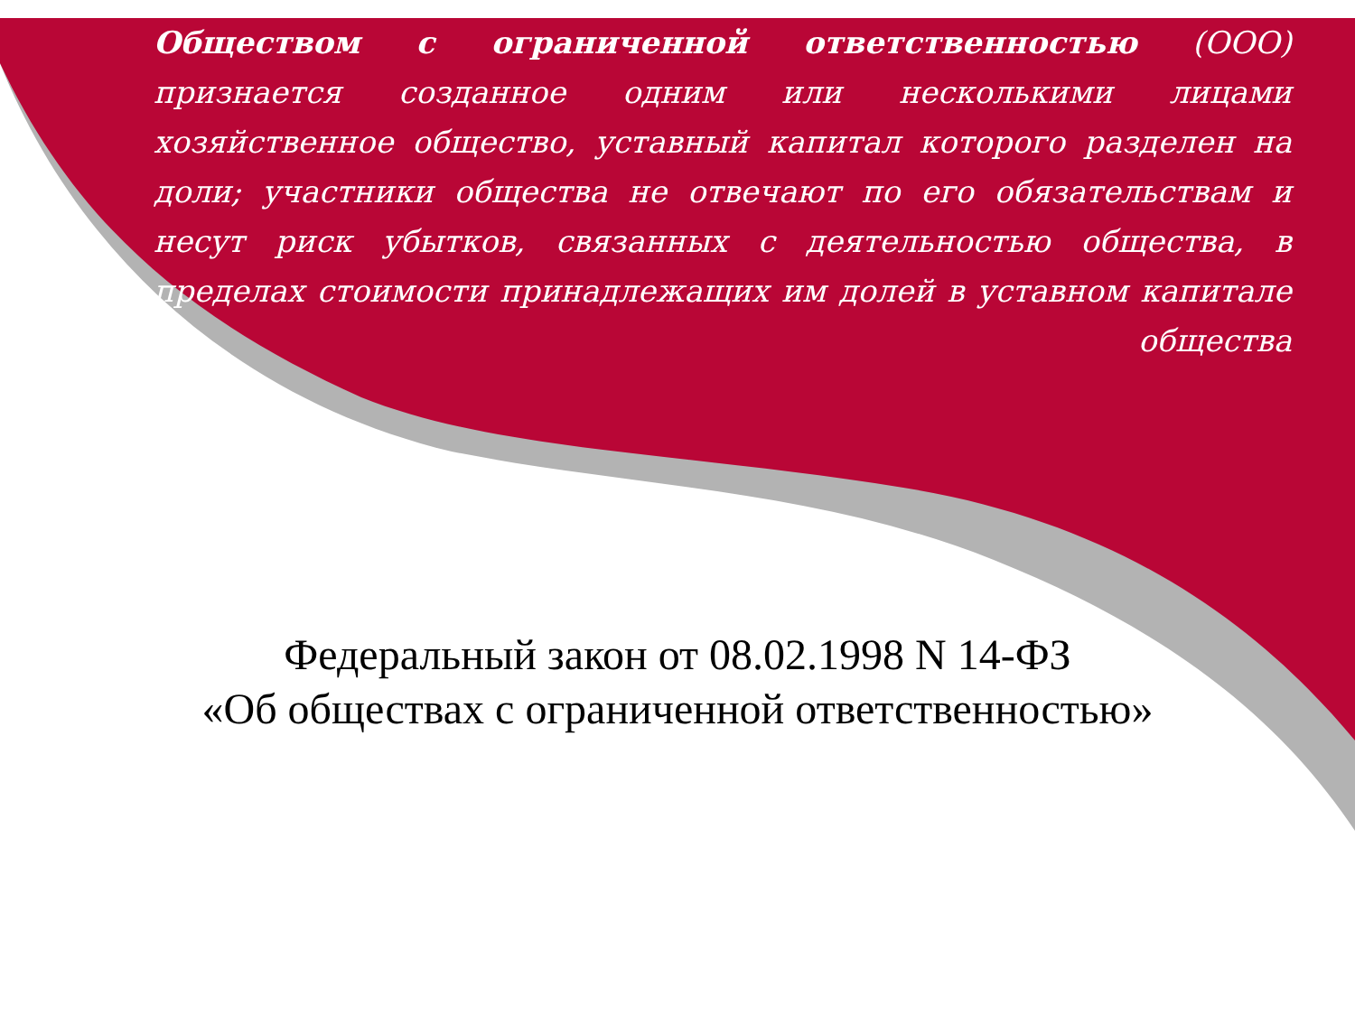Обществом с ограниченной ответственностью (ООО) признается созданное одним или несколькими лицами хозяйственное общество, уставный капитал которого разделен на доли; участники общества не отвечают по его обязательствам и несут риск убытков, связанных с деятельностью общества, в пределах стоимости принадлежащих им долей в уставном капитале общества
Федеральный закон от 08.02.1998 N 14-ФЗ
«Об обществах с ограниченной ответственностью»